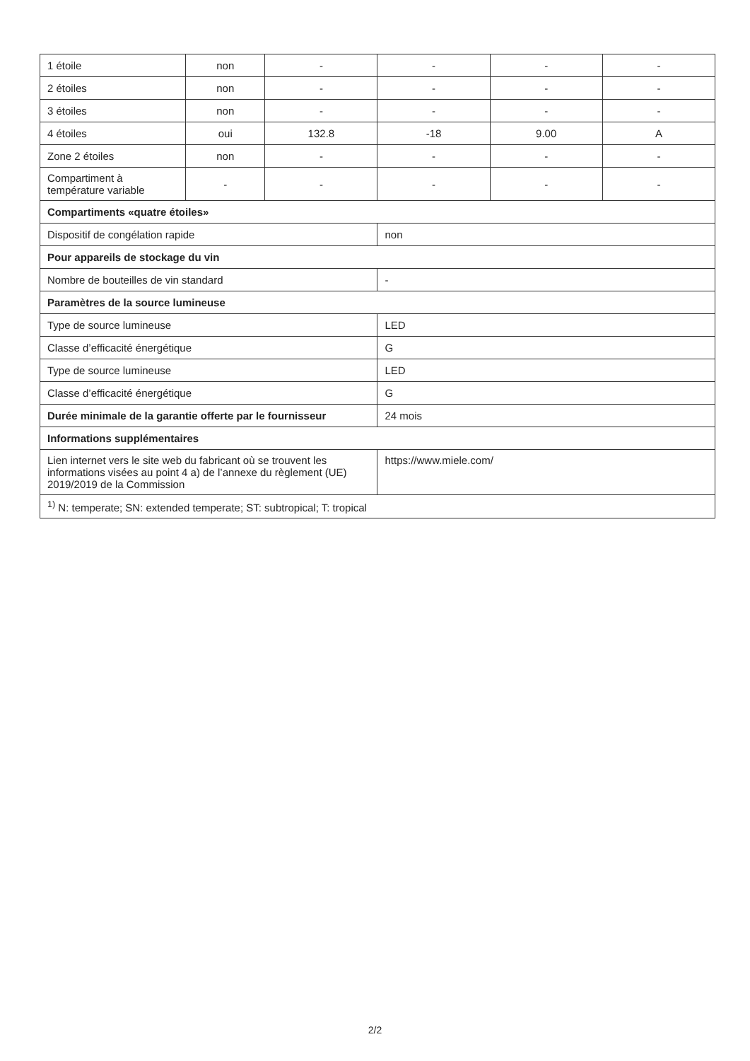| 1 étoile | non | - | - | - | - |
| 2 étoiles | non | - | - | - | - |
| 3 étoiles | non | - | - | - | - |
| 4 étoiles | oui | 132.8 | -18 | 9.00 | A |
| Zone 2 étoiles | non | - | - | - | - |
| Compartiment à température variable | - | - | - | - | - |
| Compartiments «quatre étoiles» | | | | | |
| Dispositif de congélation rapide | | | non | | |
| Pour appareils de stockage du vin | | | | | |
| Nombre de bouteilles de vin standard | | | - | | |
| Paramètres de la source lumineuse | | | | | |
| Type de source lumineuse | | | LED | | |
| Classe d’efficacité énergétique | | | G | | |
| Type de source lumineuse | | | LED | | |
| Classe d’efficacité énergétique | | | G | | |
| Durée minimale de la garantie offerte par le fournisseur | | | 24 mois | | |
| Informations supplémentaires | | | | | |
| Lien internet vers le site web du fabricant où se trouvent les informations visées au point 4 a) de l’annexe du règlement (UE) 2019/2019 de la Commission | | | https://www.miele.com/ | | |
| <sup>1)</sup> N: temperate; SN: extended temperate; ST: subtropical; T: tropical | | | | | |
2/2